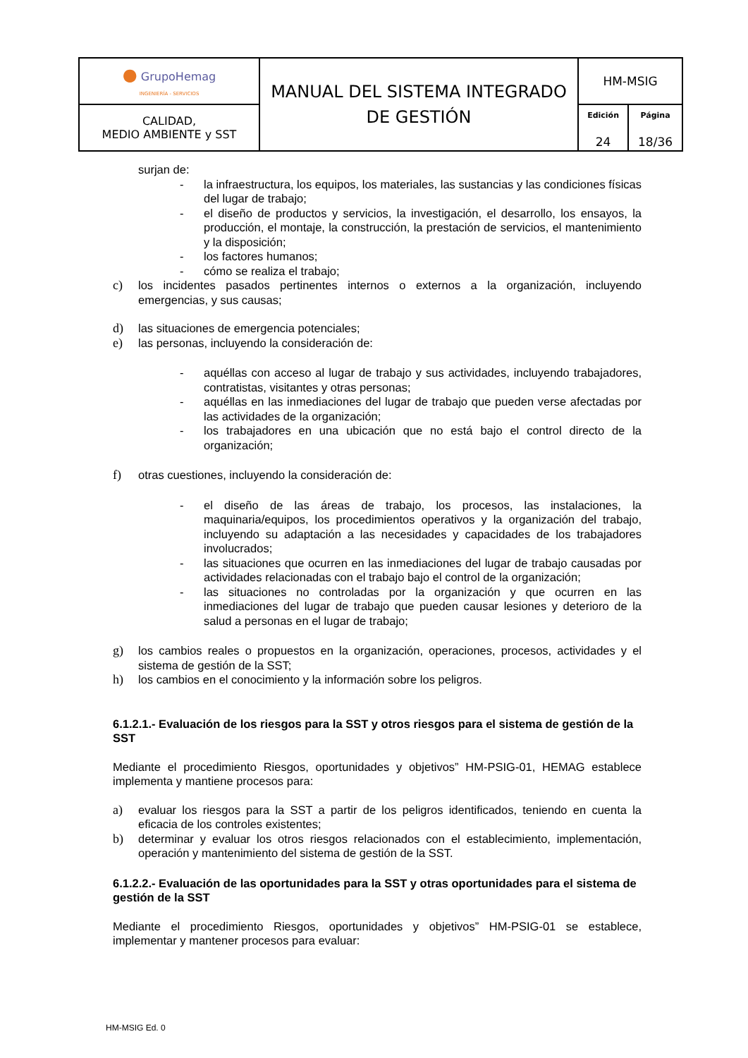| ● GrupoHemag INGENIERÍA - SERVICIOS | MANUAL DEL SISTEMA INTEGRADO DE GESTIÓN | HM-MSIG | |
| CALIDAD, MEDIO AMBIENTE y SST | | Edición 24 | Página 18/36 |
surjan de:
- la infraestructura, los equipos, los materiales, las sustancias y las condiciones físicas del lugar de trabajo;
- el diseño de productos y servicios, la investigación, el desarrollo, los ensayos, la producción, el montaje, la construcción, la prestación de servicios, el mantenimiento y la disposición;
- los factores humanos;
- cómo se realiza el trabajo;
c) los incidentes pasados pertinentes internos o externos a la organización, incluyendo emergencias, y sus causas;
d) las situaciones de emergencia potenciales;
e) las personas, incluyendo la consideración de:
- aquéllas con acceso al lugar de trabajo y sus actividades, incluyendo trabajadores, contratistas, visitantes y otras personas;
- aquéllas en las inmediaciones del lugar de trabajo que pueden verse afectadas por las actividades de la organización;
- los trabajadores en una ubicación que no está bajo el control directo de la organización;
f) otras cuestiones, incluyendo la consideración de:
- el diseño de las áreas de trabajo, los procesos, las instalaciones, la maquinaria/equipos, los procedimientos operativos y la organización del trabajo, incluyendo su adaptación a las necesidades y capacidades de los trabajadores involucrados;
- las situaciones que ocurren en las inmediaciones del lugar de trabajo causadas por actividades relacionadas con el trabajo bajo el control de la organización;
- las situaciones no controladas por la organización y que ocurren en las inmediaciones del lugar de trabajo que pueden causar lesiones y deterioro de la salud a personas en el lugar de trabajo;
g) los cambios reales o propuestos en la organización, operaciones, procesos, actividades y el sistema de gestión de la SST;
h) los cambios en el conocimiento y la información sobre los peligros.
6.1.2.1.- Evaluación de los riesgos para la SST y otros riesgos para el sistema de gestión de la SST
Mediante el procedimiento Riesgos, oportunidades y objetivos” HM-PSIG-01, HEMAG establece implementa y mantiene procesos para:
a) evaluar los riesgos para la SST a partir de los peligros identificados, teniendo en cuenta la eficacia de los controles existentes;
b) determinar y evaluar los otros riesgos relacionados con el establecimiento, implementación, operación y mantenimiento del sistema de gestión de la SST.
6.1.2.2.- Evaluación de las oportunidades para la SST y otras oportunidades para el sistema de gestión de la SST
Mediante el procedimiento Riesgos, oportunidades y objetivos” HM-PSIG-01 se establece, implementar y mantener procesos para evaluar:
HM-MSIG Ed. 0